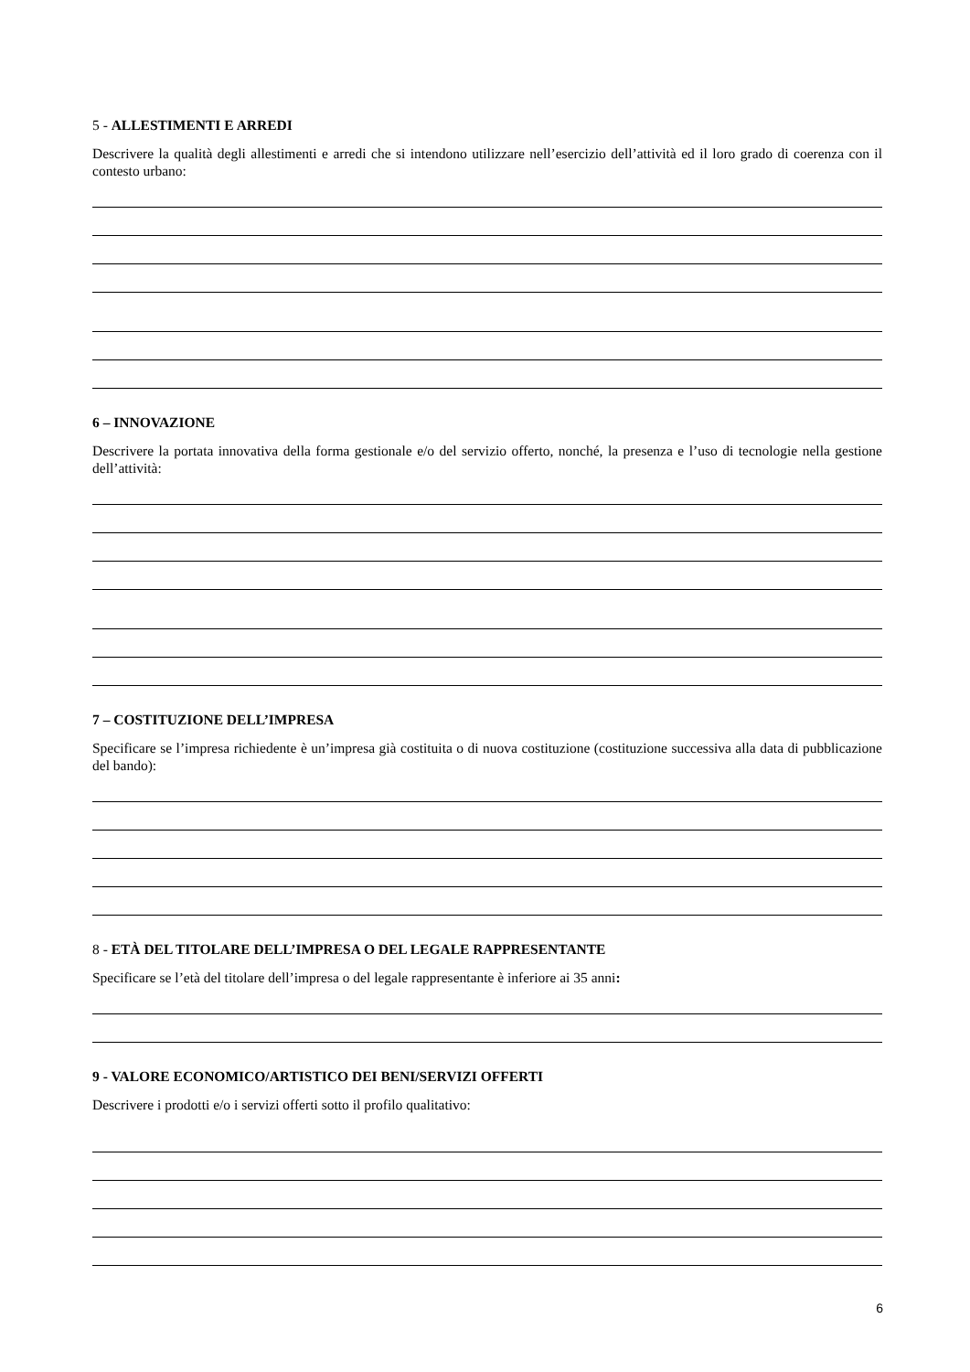5 - ALLESTIMENTI E ARREDI
Descrivere la qualità degli allestimenti e arredi che si intendono utilizzare nell’esercizio dell’attività ed il loro grado di coerenza con il contesto urbano:
6 – INNOVAZIONE
Descrivere la portata innovativa della forma gestionale e/o del servizio offerto, nonché, la presenza e l’uso di tecnologie nella gestione dell’attività:
7 – COSTITUZIONE DELL’IMPRESA
Specificare se l’impresa richiedente è un’impresa già costituita o di nuova costituzione (costituzione successiva alla data di pubblicazione del bando):
8 - ETÀ DEL TITOLARE DELL’IMPRESA O DEL LEGALE RAPPRESENTANTE
Specificare se l’età del titolare dell’impresa o del legale rappresentante è inferiore ai 35 anni:
9 - VALORE ECONOMICO/ARTISTICO DEI BENI/SERVIZI OFFERTI
Descrivere i prodotti e/o i servizi offerti sotto il profilo qualitativo:
6